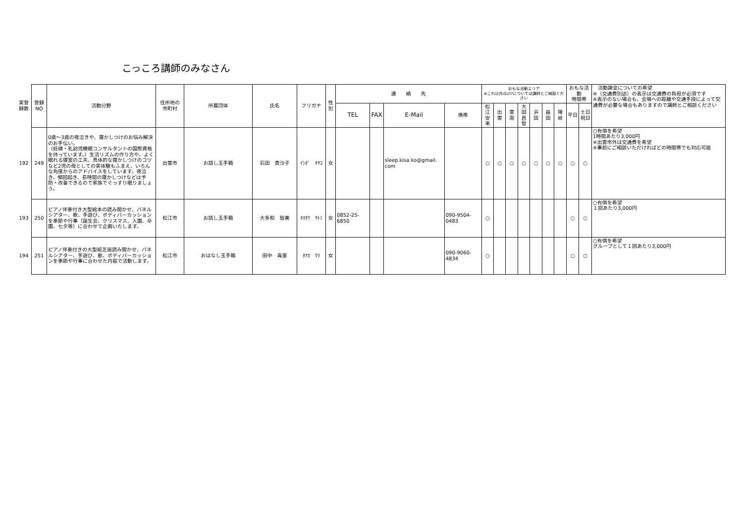こっころ講師のみなさん
| 実登 録数 | 登録 NO | 活動分野 | 住所地の 市町村 | 所属団体 | 氏名 | フリガナ | 性 別 | 連 絡 先 | | | | おもな活動エリア ※これ以外のｴﾘｱについては講師とご相談ください | | | | | | | おもな活動 時間帯 | | 活動謝金についての希望 ※（交通費別途）の表示は交通費の負担が必須です ※表示のない場合も、会場への距離や交通手段によって交通費が必要な場合もありますので講師とご相談ください |
| --- | --- | --- | --- | --- | --- | --- | --- | --- | --- | --- | --- | --- | --- | --- | --- | --- | --- | --- | --- | --- | --- |
| | | | | | | | | TEL | FAX | E-Mail | 携帯 | 松江 安来 | 出雲 | 雲南 | 大田 邑智 | 浜田 | 益田 | 隠岐 | 平日 | 土日 祝日 | |
| 192 | 249 | 0歳～3歳の夜泣きや、寝かしつけのお悩み解決のお手伝い。 （妊婦・乳幼児睡眠コンサルタントの国際資格を持っています。）生活リズムの作り方や、よく眠れる寝室の工夫、具体的な寝かしつけのコツなど2児の母としての実体験もふまえ、いろんな角度からのアドバイスをしています。夜泣き、頻回起き、長時間の寝かしつけなどは予防・改善できるので家族でぐっすり眠りましょう。 | 出雲市 | お話し玉手箱 | 石田 貴沙子 | ｲｼﾀﾞ ｷｻｺ | 女 | | | sleep.kisa ko@gmail. com | | ○ | ○ | ○ | ○ | ○ | ○ | ○ | ○ | ○ | ○有償を希望 1時間あたり3,000円 ※出雲市外は交通費を希望 ※事前にご相談いただければどの時間帯でも対応可能 |
| 193 | 250 | ピアノ伴奏付き大型絵本の読み聞かせ、パネルシアター、歌、手遊び、ボディパーカッションを季節や行事（誕生会、クリスマス、入園、卒園、七夕等）に合わせて企画いたします。 | 松江市 | お話し玉手箱 | 大多和 智美 | ｵｵﾀﾜ ｻﾄﾐ | 女 | 0852-25-6850 | | | 090-9504-0483 | ○ | | | | | | | ○ | ○ | ○有償を希望 １回あたり3,000円 |
| 194 | 251 | ピアノ伴奏付きの大型紙芝居読み聞かせ、パネルシアター、手遊び、歌、ボディパーカッションを季節や行事に合わせた内容で活動します。 | 松江市 | おはなし玉手箱 | 田中 真里 | ﾀﾅｶ ﾏﾘ | 女 | | | | 090-9060-4834 | ○ | | | | | | | ○ | ○ | ○有償を希望 グループとして１回あたり3,000円 |